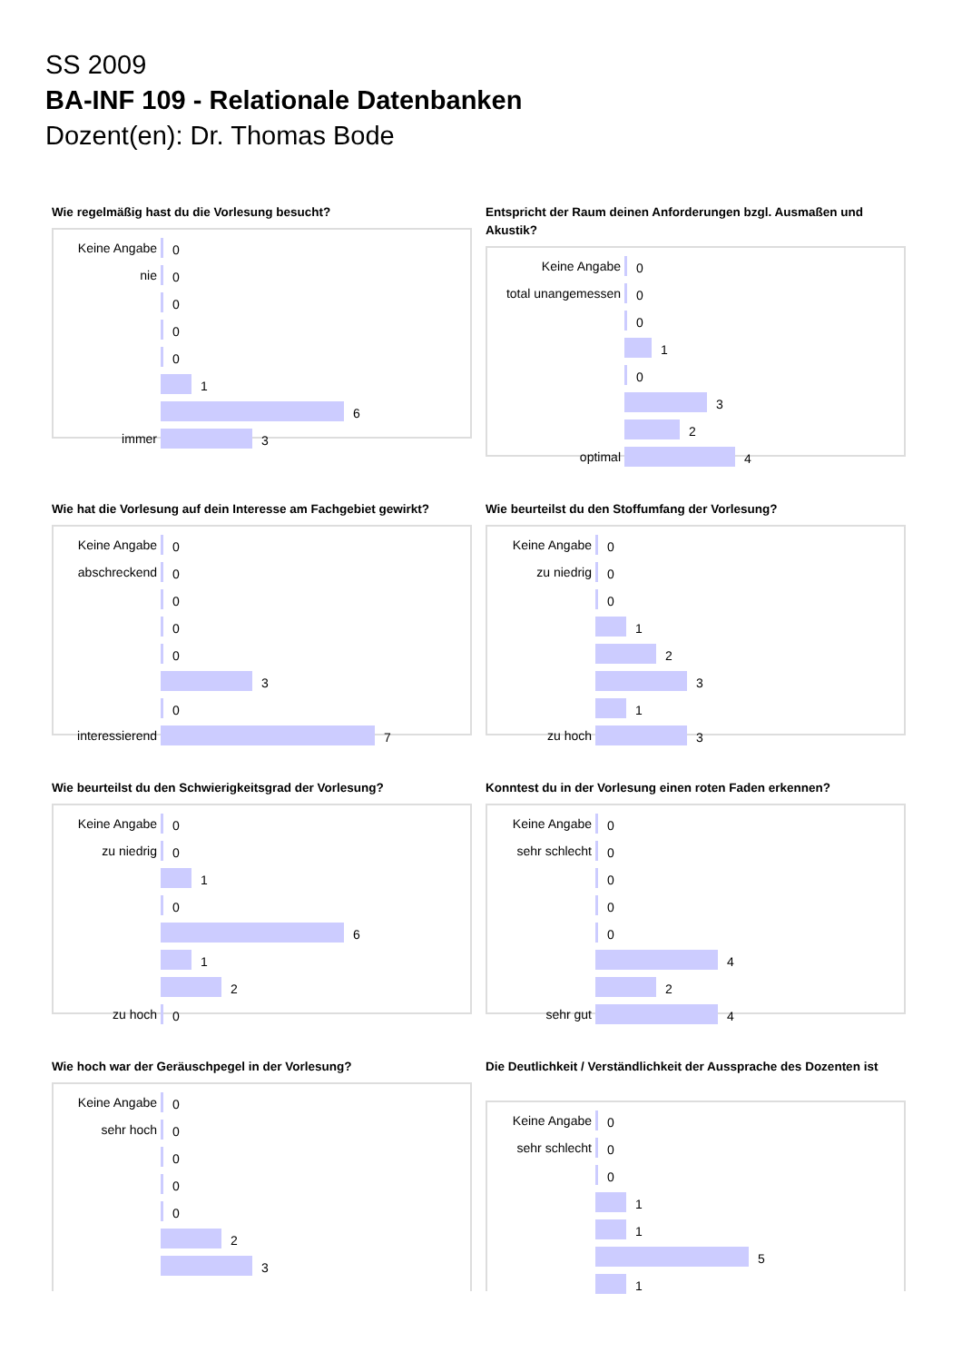SS 2009
BA-INF 109 - Relationale Datenbanken
Dozent(en): Dr. Thomas Bode
Wie regelmäßig hast du die Vorlesung besucht?
Keine Angabe 0
nie 0
0
0
0
1
6
immer 3
Entspricht der Raum deinen Anforderungen bzgl. Ausmaßen und Akustik?
Keine Angabe 0
total unangemessen
0
0
1
0
3
2
optimal 4
Wie hat die Vorlesung auf dein Interesse am Fachgebiet gewirkt?
Keine Angabe 0
abschreckend 0
0
0
0
3
0
interessierend 7
Wie beurteilst du den Stoffumfang der Vorlesung?
Keine Angabe 0
zu niedrig 0
0
1
2
3
1
zu hoch 3
Wie beurteilst du den Schwierigkeitsgrad der Vorlesung?
Keine Angabe 0
zu niedrig 0
1
0
6
1
2
zu hoch 0
Konntest du in der Vorlesung einen roten Faden erkennen?
Keine Angabe 0
sehr schlecht 0
0
0
0
4
2
sehr gut 4
Wie hoch war der Geräuschpegel in der Vorlesung?
Keine Angabe 0
sehr hoch 0
0
0
0
2
3
Die Deutlichkeit / Verständlichkeit der Aussprache des Dozenten ist
Keine Angabe 0
sehr schlecht 0
0
1
1
5
1